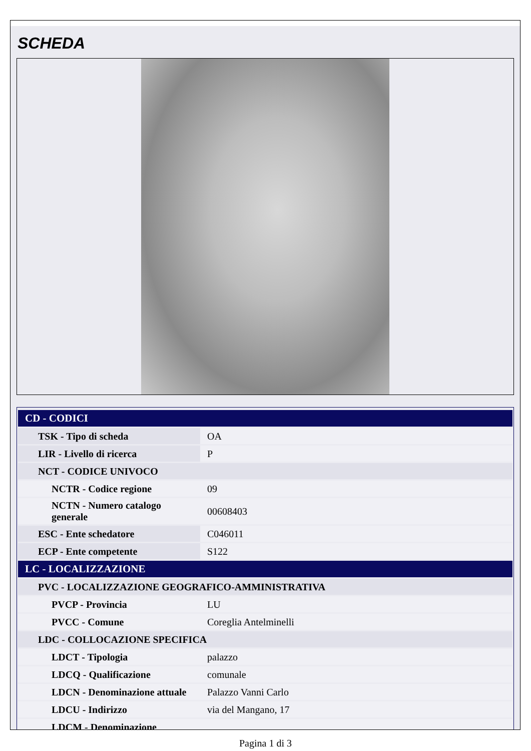SCHEDA
| CD - CODICI | |
| --- | --- |
| TSK - Tipo di scheda | OA |
| LIR - Livello di ricerca | P |
| NCT - CODICE UNIVOCO | |
| NCTR - Codice regione | 09 |
| NCTN - Numero catalogo generale | 00608403 |
| ESC - Ente schedatore | C046011 |
| ECP - Ente competente | S122 |
| LC - LOCALIZZAZIONE | |
| PVC - LOCALIZZAZIONE GEOGRAFICO-AMMINISTRATIVA | |
| PVCP - Provincia | LU |
| PVCC - Comune | Coreglia Antelminelli |
| LDC - COLLOCAZIONE SPECIFICA | |
| LDCT - Tipologia | palazzo |
| LDCQ - Qualificazione | comunale |
| LDCN - Denominazione attuale | Palazzo Vanni Carlo |
| LDCU - Indirizzo | via del Mangano, 17 |
| LDCM - Denominazione | |
Pagina 1 di 3